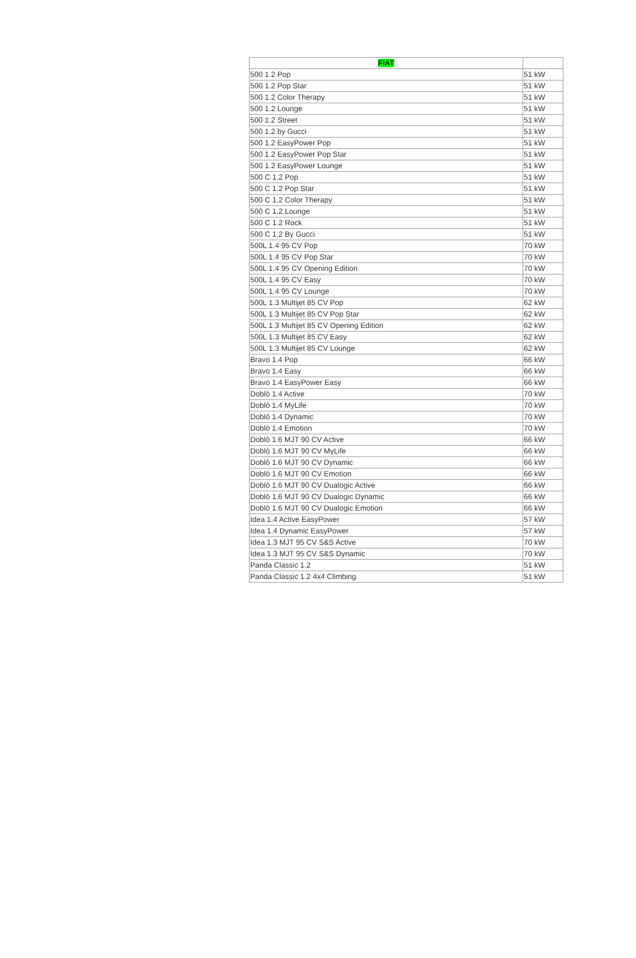| FIAT | |
| --- | --- |
| 500 1.2 Pop | 51 kW |
| 500 1.2 Pop Star | 51 kW |
| 500 1.2 Color Therapy | 51 kW |
| 500 1.2 Lounge | 51 kW |
| 500 1.2 Street | 51 kW |
| 500 1.2 by Gucci | 51 kW |
| 500 1.2 EasyPower Pop | 51 kW |
| 500 1.2 EasyPower Pop Star | 51 kW |
| 500 1.2 EasyPower Lounge | 51 kW |
| 500 C 1.2 Pop | 51 kW |
| 500 C 1.2 Pop Star | 51 kW |
| 500 C 1.2 Color Therapy | 51 kW |
| 500 C 1.2 Lounge | 51 kW |
| 500 C 1.2 Rock | 51 kW |
| 500 C 1.2 By Gucci | 51 kW |
| 500L 1.4 95 CV Pop | 70 kW |
| 500L 1.4 95 CV Pop Star | 70 kW |
| 500L 1.4 95 CV Opening Edition | 70 kW |
| 500L 1.4 95 CV Easy | 70 kW |
| 500L 1.4 95 CV Lounge | 70 kW |
| 500L 1.3 Multijet 85 CV Pop | 62 kW |
| 500L 1.3 Multijet 85 CV Pop Star | 62 kW |
| 500L 1.3 Multijet 85 CV Opening Edition | 62 kW |
| 500L 1.3 Multijet 85 CV Easy | 62 kW |
| 500L 1.3 Multijet 85 CV Lounge | 62 kW |
| Bravo 1.4 Pop | 66 kW |
| Bravo 1.4 Easy | 66 kW |
| Bravo 1.4 EasyPower Easy | 66 kW |
| Doblò 1.4 Active | 70 kW |
| Doblò 1.4 MyLife | 70 kW |
| Doblò 1.4 Dynamic | 70 kW |
| Doblò 1.4 Emotion | 70 kW |
| Doblò 1.6 MJT 90 CV Active | 66 kW |
| Doblò 1.6 MJT 90 CV MyLife | 66 kW |
| Doblò 1.6 MJT 90 CV Dynamic | 66 kW |
| Doblò 1.6 MJT 90 CV Emotion | 66 kW |
| Doblò 1.6 MJT 90 CV Dualogic Active | 66 kW |
| Doblò 1.6 MJT 90 CV Dualogic Dynamic | 66 kW |
| Doblò 1.6 MJT 90 CV Dualogic Emotion | 66 kW |
| Idea 1.4 Active EasyPower | 57 kW |
| Idea 1.4 Dynamic EasyPower | 57 kW |
| Idea 1.3 MJT 95 CV S&S Active | 70 kW |
| Idea 1.3 MJT 95 CV S&S Dynamic | 70 kW |
| Panda Classic 1.2 | 51 kW |
| Panda Classic 1.2 4x4 Climbing | 51 kW |